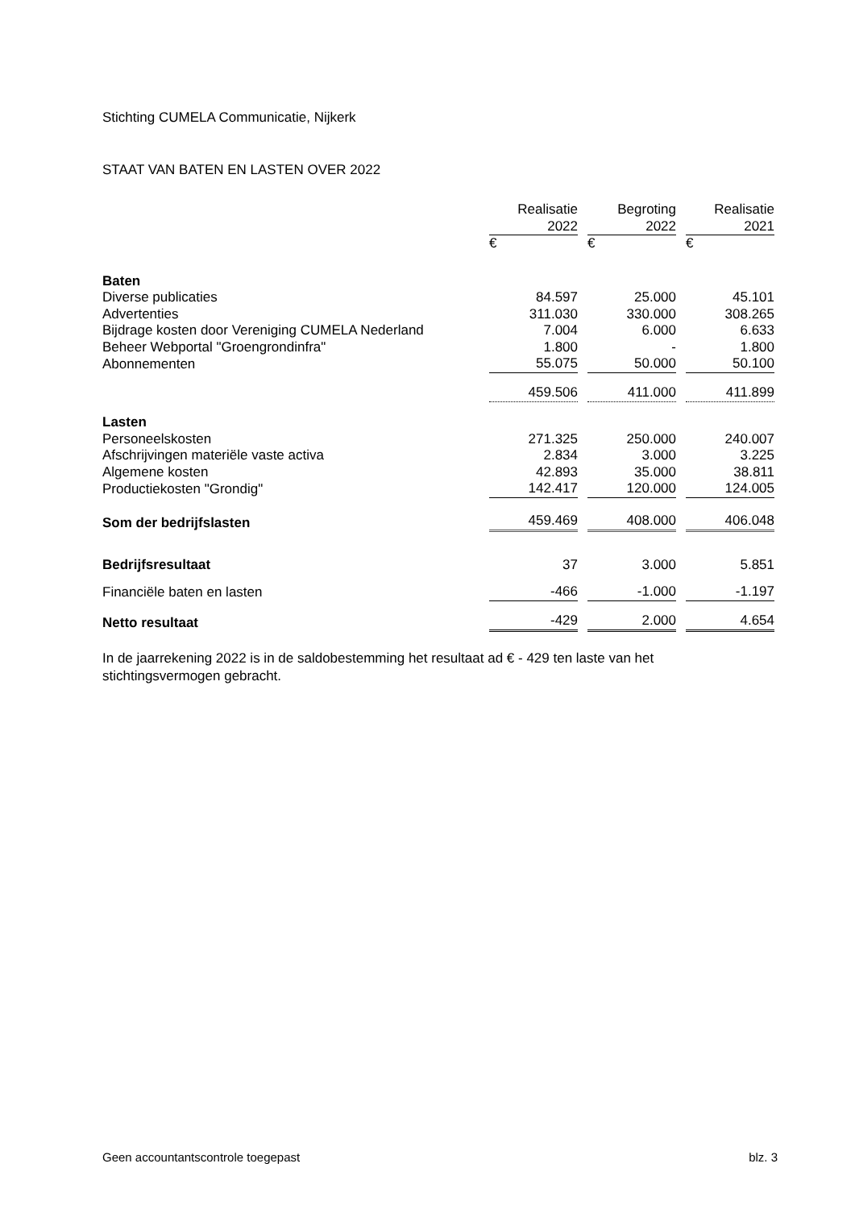Stichting CUMELA Communicatie, Nijkerk
STAAT VAN BATEN EN LASTEN OVER 2022
| | Realisatie | | Begroting | | Realisatie |
| | 2022 | | 2022 | | 2021 |
| | € | | € | | € |
| Baten | | | | | |
| Diverse publicaties | 84.597 | | 25.000 | | 45.101 |
| Advertenties | 311.030 | | 330.000 | | 308.265 |
| Bijdrage kosten door Vereniging CUMELA Nederland | 7.004 | | 6.000 | | 6.633 |
| Beheer Webportal "Groengrondinfra" | 1.800 | | - | | 1.800 |
| Abonnementen | 55.075 | | 50.000 | | 50.100 |
| | 459.506 | | 411.000 | | 411.899 |
| Lasten | | | | | |
| Personeelskosten | 271.325 | | 250.000 | | 240.007 |
| Afschrijvingen materiële vaste activa | 2.834 | | 3.000 | | 3.225 |
| Algemene kosten | 42.893 | | 35.000 | | 38.811 |
| Productiekosten "Grondig" | 142.417 | | 120.000 | | 124.005 |
| Som der bedrijfslasten | 459.469 | | 408.000 | | 406.048 |
| Bedrijfsresultaat | 37 | | 3.000 | | 5.851 |
| Financiële baten en lasten | -466 | | -1.000 | | -1.197 |
| Netto resultaat | -429 | | 2.000 | | 4.654 |
In de jaarrekening 2022 is in de saldobestemming het resultaat ad € - 429 ten laste van het stichtingsvermogen gebracht.
Geen accountantscontrole toegepast blz. 3